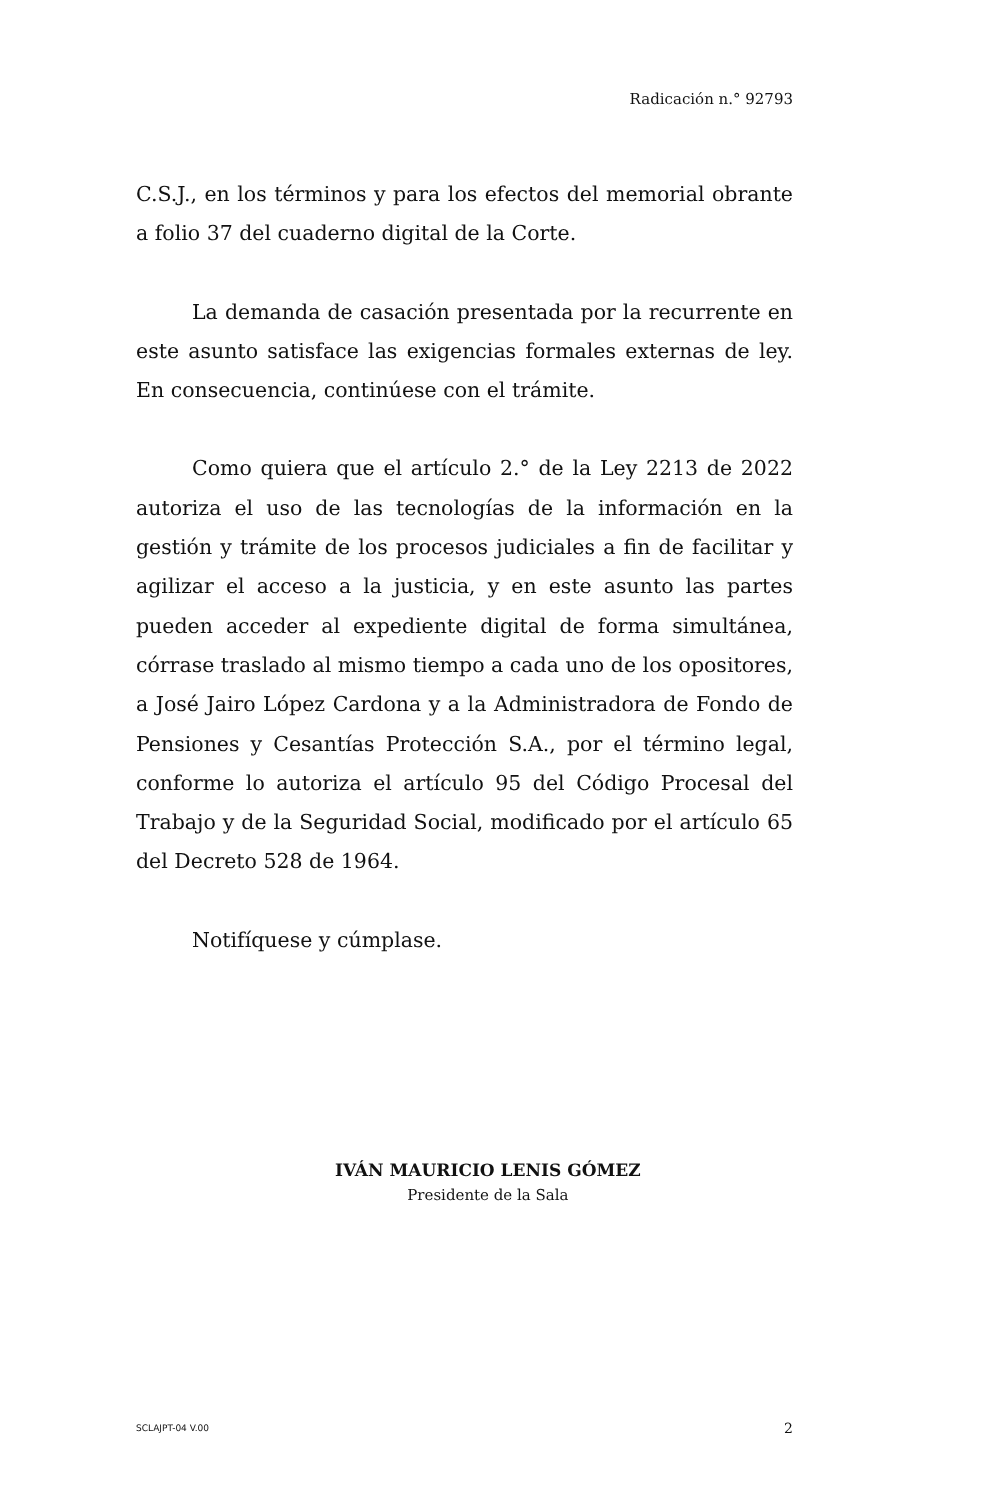Radicación n.° 92793
C.S.J., en los términos y para los efectos del memorial obrante a folio 37 del cuaderno digital de la Corte.
La demanda de casación presentada por la recurrente en este asunto satisface las exigencias formales externas de ley. En consecuencia, continúese con el trámite.
Como quiera que el artículo 2.° de la Ley 2213 de 2022 autoriza el uso de las tecnologías de la información en la gestión y trámite de los procesos judiciales a fin de facilitar y agilizar el acceso a la justicia, y en este asunto las partes pueden acceder al expediente digital de forma simultánea, córrase traslado al mismo tiempo a cada uno de los opositores, a José Jairo López Cardona y a la Administradora de Fondo de Pensiones y Cesantías Protección S.A., por el término legal, conforme lo autoriza el artículo 95 del Código Procesal del Trabajo y de la Seguridad Social, modificado por el artículo 65 del Decreto 528 de 1964.
Notifíquese y cúmplase.
IVÁN MAURICIO LENIS GÓMEZ
Presidente de la Sala
SCLAJPT-04 V.00 2